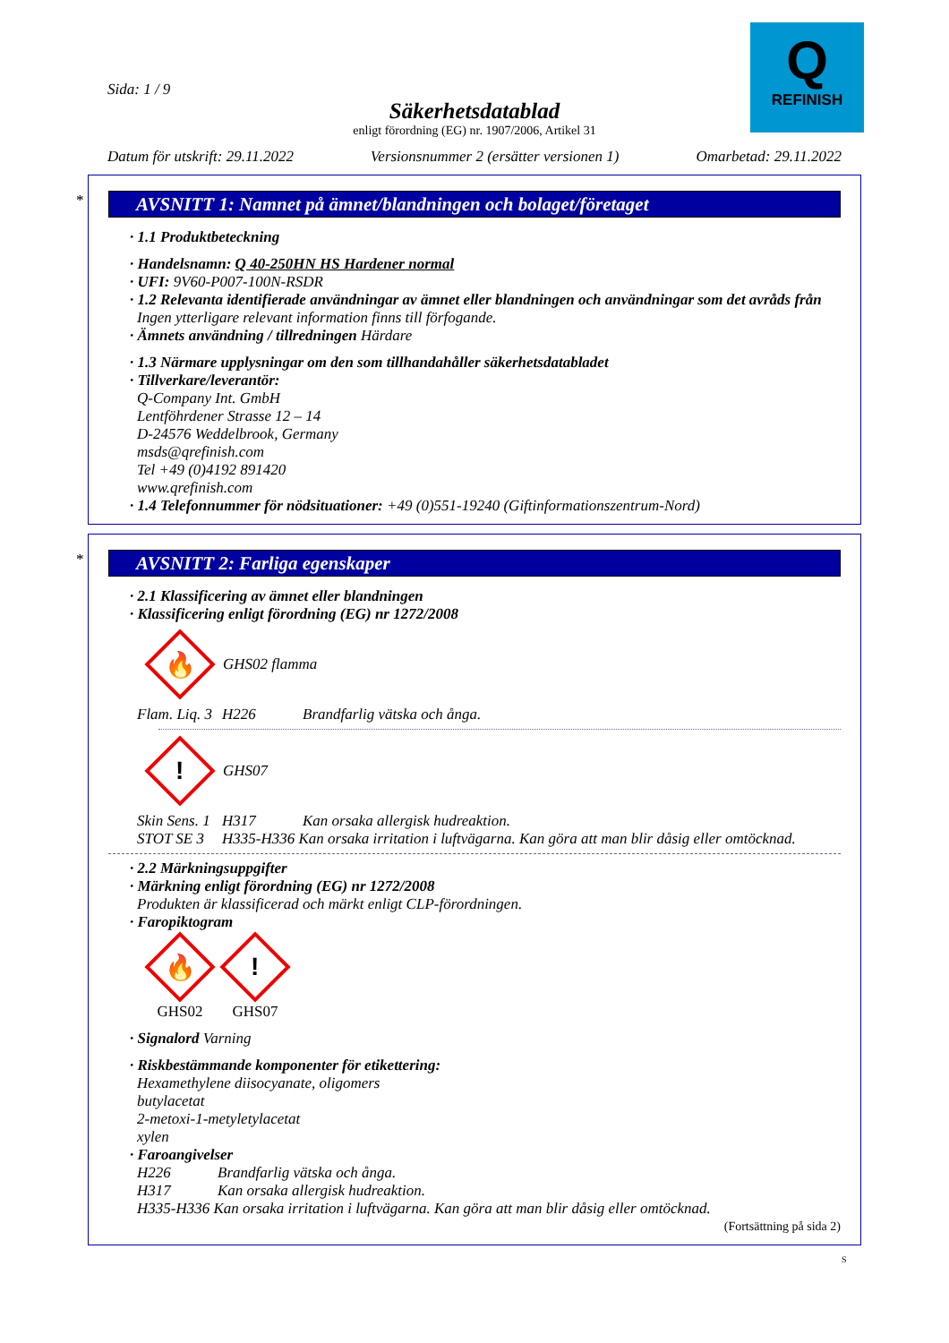Sida: 1 / 9
Säkerhetsdatablad
enligt förordning (EG) nr. 1907/2006, Artikel 31
Q
REFINISH
Datum för utskrift: 29.11.2022 Versionsnummer 2 (ersätter versionen 1) Omarbetad: 29.11.2022
*
AVSNITT 1: Namnet på ämnet/blandningen och bolaget/företaget
· 1.1 Produktbeteckning
· Handelsnamn: Q 40-250HN HS Hardener normal
· UFI: 9V60-P007-100N-RSDR
· 1.2 Relevanta identifierade användningar av ämnet eller blandningen och användningar som det avråds från
Ingen ytterligare relevant information finns till förfogande.
· Ämnets användning / tillredningen Härdare
· 1.3 Närmare upplysningar om den som tillhandahåller säkerhetsdatabladet
· Tillverkare/leverantör:
Q-Company Int. GmbH
Lentföhrdener Strasse 12 – 14
D-24576 Weddelbrook, Germany
msds@qrefinish.com
Tel +49 (0)4192 891420
www.qrefinish.com
· 1.4 Telefonnummer för nödsituationer: +49 (0)551-19240 (Giftinformationszentrum-Nord)
*
AVSNITT 2: Farliga egenskaper
· 2.1 Klassificering av ämnet eller blandningen
· Klassificering enligt förordning (EG) nr 1272/2008
🔥
GHS02 flamma
Flam. Liq. 3 H226 Brandfarlig vätska och ånga.
!
GHS07
Skin Sens. 1 H317 Kan orsaka allergisk hudreaktion.
STOT SE 3 H335-H336 Kan orsaka irritation i luftvägarna. Kan göra att man blir dåsig eller omtöcknad.
· 2.2 Märkningsuppgifter
· Märkning enligt förordning (EG) nr 1272/2008
Produkten är klassificerad och märkt enligt CLP-förordningen.
· Faropiktogram
🔥
GHS02
!
GHS07
· Signalord Varning
· Riskbestämmande komponenter för etikettering:
Hexamethylene diisocyanate, oligomers
butylacetat
2-metoxi-1-metyletylacetat
xylen
· Faroangivelser
H226 Brandfarlig vätska och ånga.
H317 Kan orsaka allergisk hudreaktion.
H335-H336 Kan orsaka irritation i luftvägarna. Kan göra att man blir dåsig eller omtöcknad.
(Fortsättning på sida 2)
S